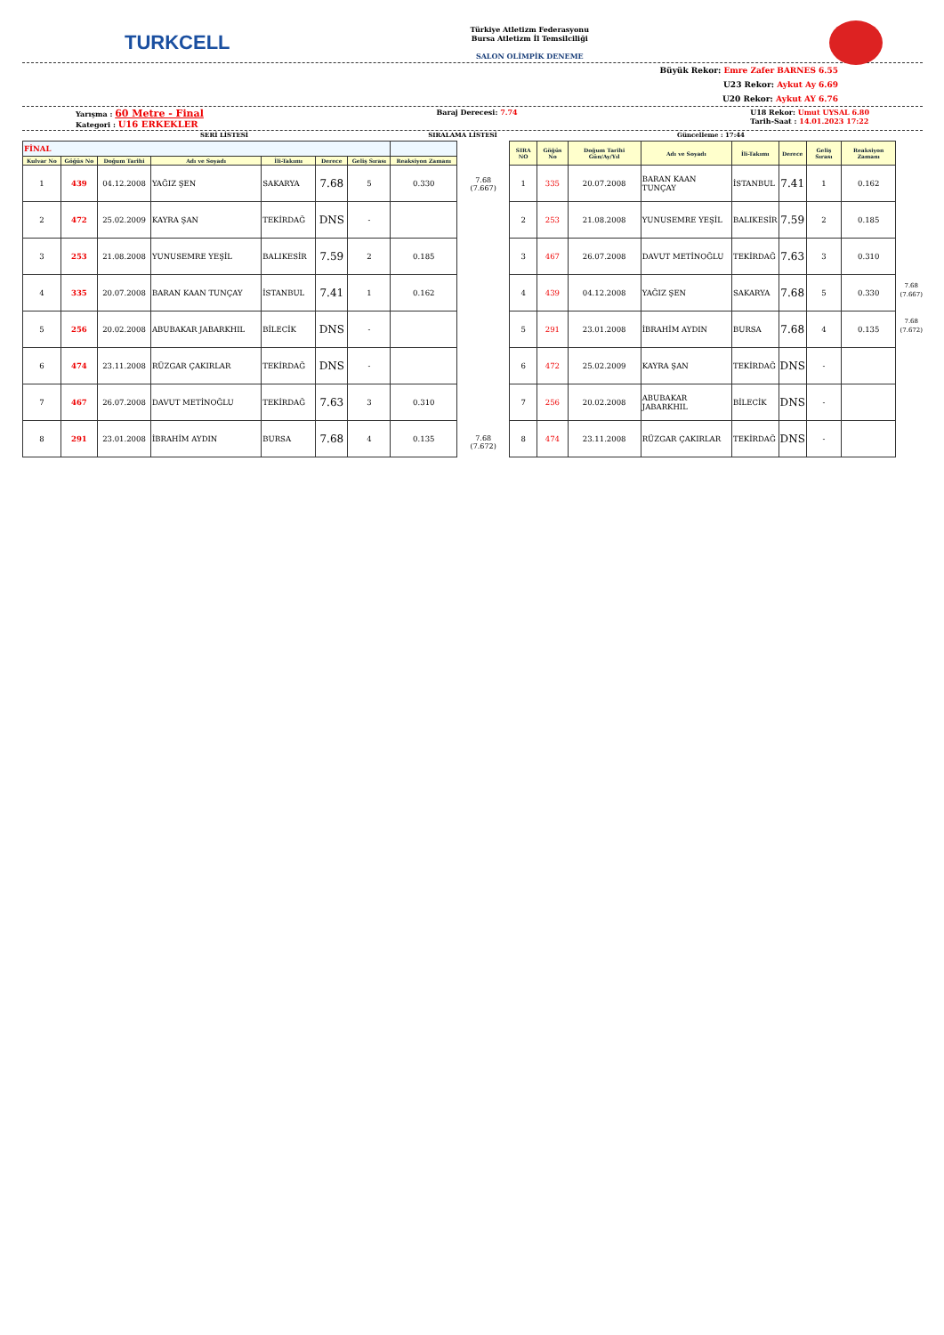TURKCELL
Türkiye Atletizm Federasyonu
Bursa Atletizm İl Temsilciliği
SALON OLİMPİK DENEME
Büyük Rekor: Emre Zafer BARNES 6.55
U23 Rekor: Aykut Ay 6.69
U20 Rekor: Aykut AY 6.76
Yarışma : 60 Metre - Final
Kategori : U16 ERKEKLER Baraj Derecesi: 7.74 U18 Rekor: Umut UYSAL 6.80
Tarih-Saat : 14.01.2023 17:22
SERİ LİSTESİ SIRALAMA LİSTESİ Güncelleme : 17:44
| FİNAL | | | | | | | |
| Kulvar No | Göğüs No | Doğum Tarihi | Adı ve Soyadı | İli-Takımı | Derece | Geliş Sırası | Reaksiyon Zamanı |
| 1 | 439 | 04.12.2008 | YAĞIZ ŞEN | SAKARYA | 7.68 | 5 | 0.330 |
| 2 | 472 | 25.02.2009 | KAYRA ŞAN | TEKİRDAĞ | DNS | - | |
| 3 | 253 | 21.08.2008 | YUNUSEMRE YEŞİL | BALIKESİR | 7.59 | 2 | 0.185 |
| 4 | 335 | 20.07.2008 | BARAN KAAN TUNÇAY | İSTANBUL | 7.41 | 1 | 0.162 |
| 5 | 256 | 20.02.2008 | ABUBAKAR JABARKHIL | BİLECİK | DNS | - | |
| 6 | 474 | 23.11.2008 | RÜZGAR ÇAKIRLAR | TEKİRDAĞ | DNS | - | |
| 7 | 467 | 26.07.2008 | DAVUT METİNOĞLU | TEKİRDAĞ | 7.63 | 3 | 0.310 |
| 8 | 291 | 23.01.2008 | İBRAHİM AYDIN | BURSA | 7.68 | 4 | 0.135 |
7.68
(7.667)
7.68
(7.672)
| SIRA NO | Göğüs No | Doğum Tarihi Gün/Ay/Yıl | Adı ve Soyadı | İli-Takımı | Derece | Geliş Sırası | Reaksiyon Zamanı |
| --- | --- | --- | --- | --- | --- | --- | --- |
| 1 | 335 | 20.07.2008 | BARAN KAAN TUNÇAY | İSTANBUL | 7.41 | 1 | 0.162 |
| 2 | 253 | 21.08.2008 | YUNUSEMRE YEŞİL | BALIKESİR | 7.59 | 2 | 0.185 |
| 3 | 467 | 26.07.2008 | DAVUT METİNOĞLU | TEKİRDAĞ | 7.63 | 3 | 0.310 |
| 4 | 439 | 04.12.2008 | YAĞIZ ŞEN | SAKARYA | 7.68 | 5 | 0.330 |
| 5 | 291 | 23.01.2008 | İBRAHİM AYDIN | BURSA | 7.68 | 4 | 0.135 |
| 6 | 472 | 25.02.2009 | KAYRA ŞAN | TEKİRDAĞ | DNS | - | |
| 7 | 256 | 20.02.2008 | ABUBAKAR JABARKHIL | BİLECİK | DNS | - | |
| 8 | 474 | 23.11.2008 | RÜZGAR ÇAKIRLAR | TEKİRDAĞ | DNS | - | |
7.68
(7.667)
7.68
(7.672)